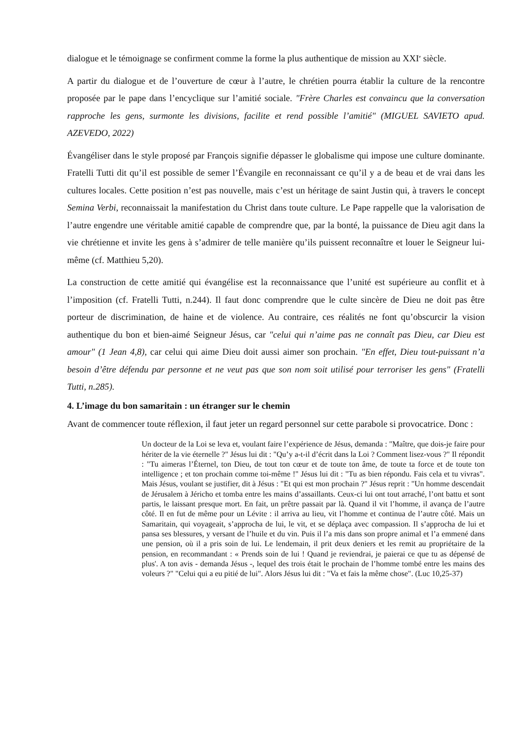dialogue et le témoignage se confirment comme la forme la plus authentique de mission au XXI<sup>e</sup> siècle.
A partir du dialogue et de l’ouverture de cœur à l’autre, le chrétien pourra établir la culture de la rencontre proposée par le pape dans l’encyclique sur l’amitié sociale. "Frère Charles est convaincu que la conversation rapproche les gens, surmonte les divisions, facilite et rend possible l’amitié" (MIGUEL SAVIETO apud. AZEVEDO, 2022)
Évangéliser dans le style proposé par François signifie dépasser le globalisme qui impose une culture dominante. Fratelli Tutti dit qu’il est possible de semer l’Évangile en reconnaissant ce qu’il y a de beau et de vrai dans les cultures locales. Cette position n’est pas nouvelle, mais c’est un héritage de saint Justin qui, à travers le concept Semina Verbi, reconnaissait la manifestation du Christ dans toute culture. Le Pape rappelle que la valorisation de l’autre engendre une véritable amitié capable de comprendre que, par la bonté, la puissance de Dieu agit dans la vie chrétienne et invite les gens à s’admirer de telle manière qu’ils puissent reconnaître et louer le Seigneur lui-même (cf. Matthieu 5,20).
La construction de cette amitié qui évangélise est la reconnaissance que l’unité est supérieure au conflit et à l’imposition (cf. Fratelli Tutti, n.244). Il faut donc comprendre que le culte sincère de Dieu ne doit pas être porteur de discrimination, de haine et de violence. Au contraire, ces réalités ne font qu’obscurcir la vision authentique du bon et bien-aimé Seigneur Jésus, car "celui qui n’aime pas ne connaît pas Dieu, car Dieu est amour" (1 Jean 4,8), car celui qui aime Dieu doit aussi aimer son prochain. "En effet, Dieu tout-puissant n’a besoin d’être défendu par personne et ne veut pas que son nom soit utilisé pour terroriser les gens" (Fratelli Tutti, n.285).
4. L’image du bon samaritain : un étranger sur le chemin
Avant de commencer toute réflexion, il faut jeter un regard personnel sur cette parabole si provocatrice. Donc :
Un docteur de la Loi se leva et, voulant faire l’expérience de Jésus, demanda : "Maître, que dois-je faire pour hériter de la vie éternelle ?" Jésus lui dit : "Qu’y a-t-il d’écrit dans la Loi ? Comment lisez-vous ?" Il répondit : "Tu aimeras l’Éternel, ton Dieu, de tout ton cœur et de toute ton âme, de toute ta force et de toute ton intelligence ; et ton prochain comme toi-même !" Jésus lui dit : "Tu as bien répondu. Fais cela et tu vivras". Mais Jésus, voulant se justifier, dit à Jésus : "Et qui est mon prochain ?" Jésus reprit : "Un homme descendait de Jérusalem à Jéricho et tomba entre les mains d’assaillants. Ceux-ci lui ont tout arraché, l’ont battu et sont partis, le laissant presque mort. En fait, un prêtre passait par là. Quand il vit l’homme, il avança de l’autre côté. Il en fut de même pour un Lévite : il arriva au lieu, vit l’homme et continua de l’autre côté. Mais un Samaritain, qui voyageait, s’approcha de lui, le vit, et se déplaça avec compassion. Il s’approcha de lui et pansa ses blessures, y versant de l’huile et du vin. Puis il l’a mis dans son propre animal et l’a emmené dans une pension, où il a pris soin de lui. Le lendemain, il prit deux deniers et les remit au propriétaire de la pension, en recommandant : « Prends soin de lui ! Quand je reviendrai, je paierai ce que tu as dépensé de plus'. A ton avis - demanda Jésus -, lequel des trois était le prochain de l’homme tombé entre les mains des voleurs ?" "Celui qui a eu pitié de lui". Alors Jésus lui dit : "Va et fais la même chose". (Luc 10,25-37)